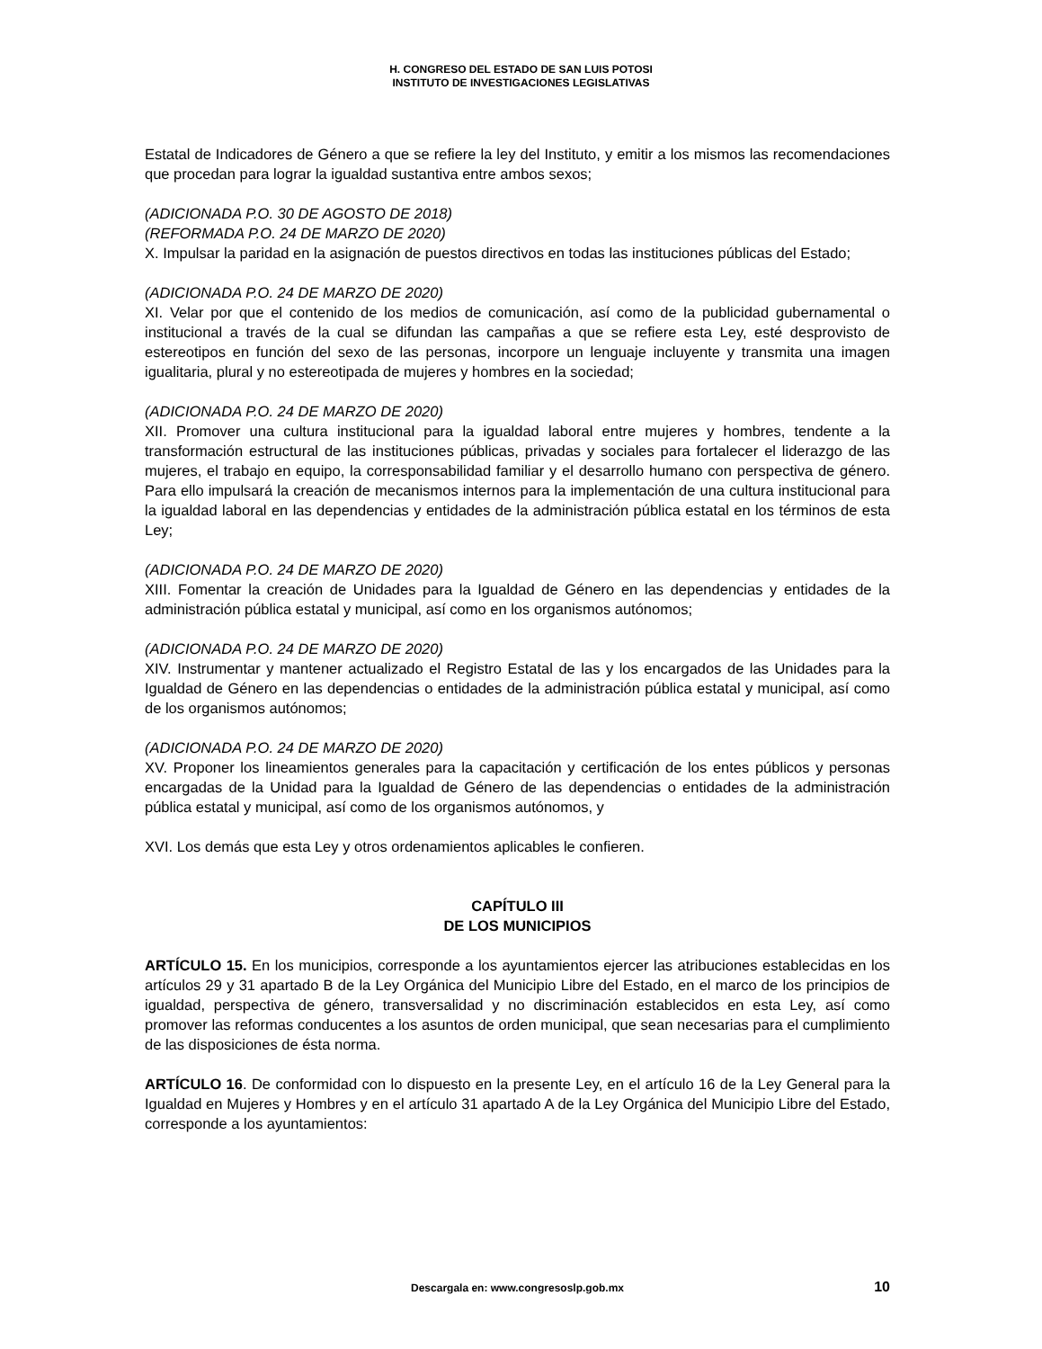H. CONGRESO DEL ESTADO DE SAN LUIS POTOSI
INSTITUTO DE INVESTIGACIONES LEGISLATIVAS
Estatal de Indicadores de Género a que se refiere la ley del Instituto, y emitir a los mismos las recomendaciones que procedan para lograr la igualdad sustantiva entre ambos sexos;
(ADICIONADA P.O. 30 DE AGOSTO DE 2018)
(REFORMADA P.O. 24 DE MARZO DE 2020)
X. Impulsar la paridad en la asignación de puestos directivos en todas las instituciones públicas del Estado;
(ADICIONADA P.O. 24 DE MARZO DE 2020)
XI. Velar por que el contenido de los medios de comunicación, así como de la publicidad gubernamental o institucional a través de la cual se difundan las campañas a que se refiere esta Ley, esté desprovisto de estereotipos en función del sexo de las personas, incorpore un lenguaje incluyente y transmita una imagen igualitaria, plural y no estereotipada de mujeres y hombres en la sociedad;
(ADICIONADA P.O. 24 DE MARZO DE 2020)
XII. Promover una cultura institucional para la igualdad laboral entre mujeres y hombres, tendente a la transformación estructural de las instituciones públicas, privadas y sociales para fortalecer el liderazgo de las mujeres, el trabajo en equipo, la corresponsabilidad familiar y el desarrollo humano con perspectiva de género. Para ello impulsará la creación de mecanismos internos para la implementación de una cultura institucional para la igualdad laboral en las dependencias y entidades de la administración pública estatal en los términos de esta Ley;
(ADICIONADA P.O. 24 DE MARZO DE 2020)
XIII. Fomentar la creación de Unidades para la Igualdad de Género en las dependencias y entidades de la administración pública estatal y municipal, así como en los organismos autónomos;
(ADICIONADA P.O. 24 DE MARZO DE 2020)
XIV. Instrumentar y mantener actualizado el Registro Estatal de las y los encargados de las Unidades para la Igualdad de Género en las dependencias o entidades de la administración pública estatal y municipal, así como de los organismos autónomos;
(ADICIONADA P.O. 24 DE MARZO DE 2020)
XV. Proponer los lineamientos generales para la capacitación y certificación de los entes públicos y personas encargadas de la Unidad para la Igualdad de Género de las dependencias o entidades de la administración pública estatal y municipal, así como de los organismos autónomos, y
XVI. Los demás que esta Ley y otros ordenamientos aplicables le confieren.
CAPÍTULO III
DE LOS MUNICIPIOS
ARTÍCULO 15. En los municipios, corresponde a los ayuntamientos ejercer las atribuciones establecidas en los artículos 29 y 31 apartado B de la Ley Orgánica del Municipio Libre del Estado, en el marco de los principios de igualdad, perspectiva de género, transversalidad y no discriminación establecidos en esta Ley, así como promover las reformas conducentes a los asuntos de orden municipal, que sean necesarias para el cumplimiento de las disposiciones de ésta norma.
ARTÍCULO 16. De conformidad con lo dispuesto en la presente Ley, en el artículo 16 de la Ley General para la Igualdad en Mujeres y Hombres y en el artículo 31 apartado A de la Ley Orgánica del Municipio Libre del Estado, corresponde a los ayuntamientos:
Descargala en: www.congresoslp.gob.mx 10